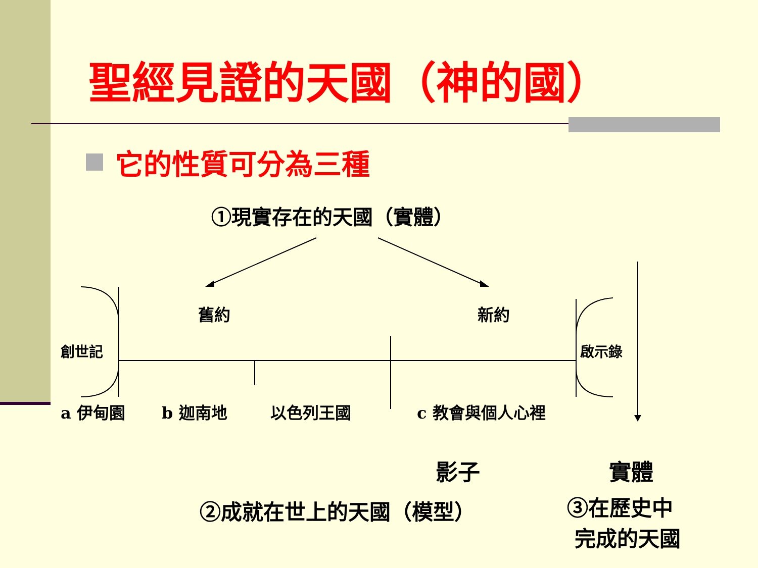聖經見證的天國（神的國）
它的性質可分為三種
①現實存在的天國（實體）
舊約 新約
創世記 啟示錄
a 伊甸園 b 迦南地 以色列王國 c 教會與個人心裡
影子 實體
②成就在世上的天國（模型）
③在歷史中
完成的天國